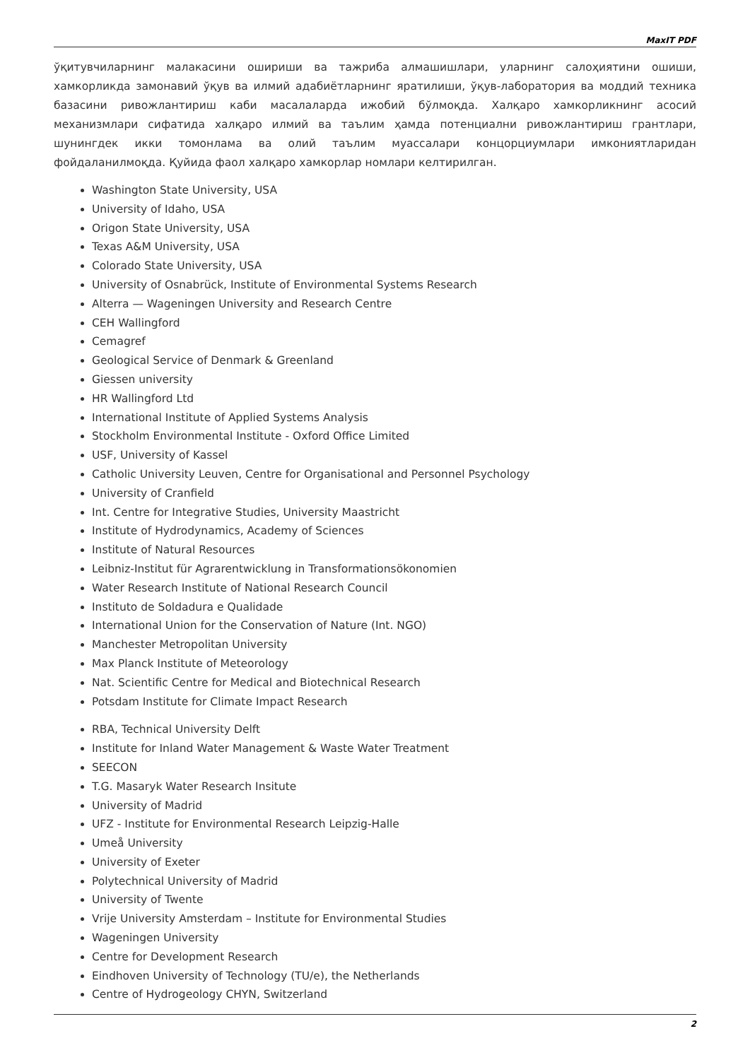MaxIT PDF
ўқитувчиларнинг малакасини ошириши ва тажриба алмашишлари, уларнинг салоҳиятини ошиши, хамкорликда замонавий ўқув ва илмий адабиётларнинг яратилиши, ўқув-лаборатория ва моддий техника базасини ривожлантириш каби масалаларда ижобий бўлмоқда. Халқаро хамкорликнинг асосий механизмлари сифатида халқаро илмий ва таълим ҳамда потенциални ривожлантириш грантлари, шунингдек икки томонлама ва олий таълим муассалари концорциумлари имкониятларидан фойдаланилмоқда. Қуйида фаол халқаро хамкорлар номлари келтирилган.
Washington State University, USA
University of Idaho, USA
Origon State University, USA
Texas A&M University, USA
Colorado State University, USA
University of Osnabrück, Institute of Environmental Systems Research
Alterra — Wageningen University and Research Centre
CEH Wallingford
Cemagref
Geological Service of Denmark & Greenland
Giessen university
HR Wallingford Ltd
International Institute of Applied Systems Analysis
Stockholm Environmental Institute - Oxford Office Limited
USF, University of Kassel
Catholic University Leuven, Centre for Organisational and Personnel Psychology
University of Cranfield
Int. Centre for Integrative Studies, University Maastricht
Institute of Hydrodynamics, Academy of Sciences
Institute of Natural Resources
Leibniz-Institut für Agrarentwicklung in Transformationsökonomien
Water Research Institute of National Research Council
Instituto de Soldadura e Qualidade
International Union for the Conservation of Nature (Int. NGO)
Manchester Metropolitan University
Max Planck Institute of Meteorology
Nat. Scientific Centre for Medical and Biotechnical Research
Potsdam Institute for Climate Impact Research
RBA, Technical University Delft
Institute for Inland Water Management & Waste Water Treatment
SEECON
T.G. Masaryk Water Research Insitute
University of Madrid
UFZ - Institute for Environmental Research Leipzig-Halle
Umeå University
University of Exeter
Polytechnical University of Madrid
University of Twente
Vrije University Amsterdam – Institute for Environmental Studies
Wageningen University
Centre for Development Research
Eindhoven University of Technology (TU/e), the Netherlands
Centre of Hydrogeology CHYN, Switzerland
2